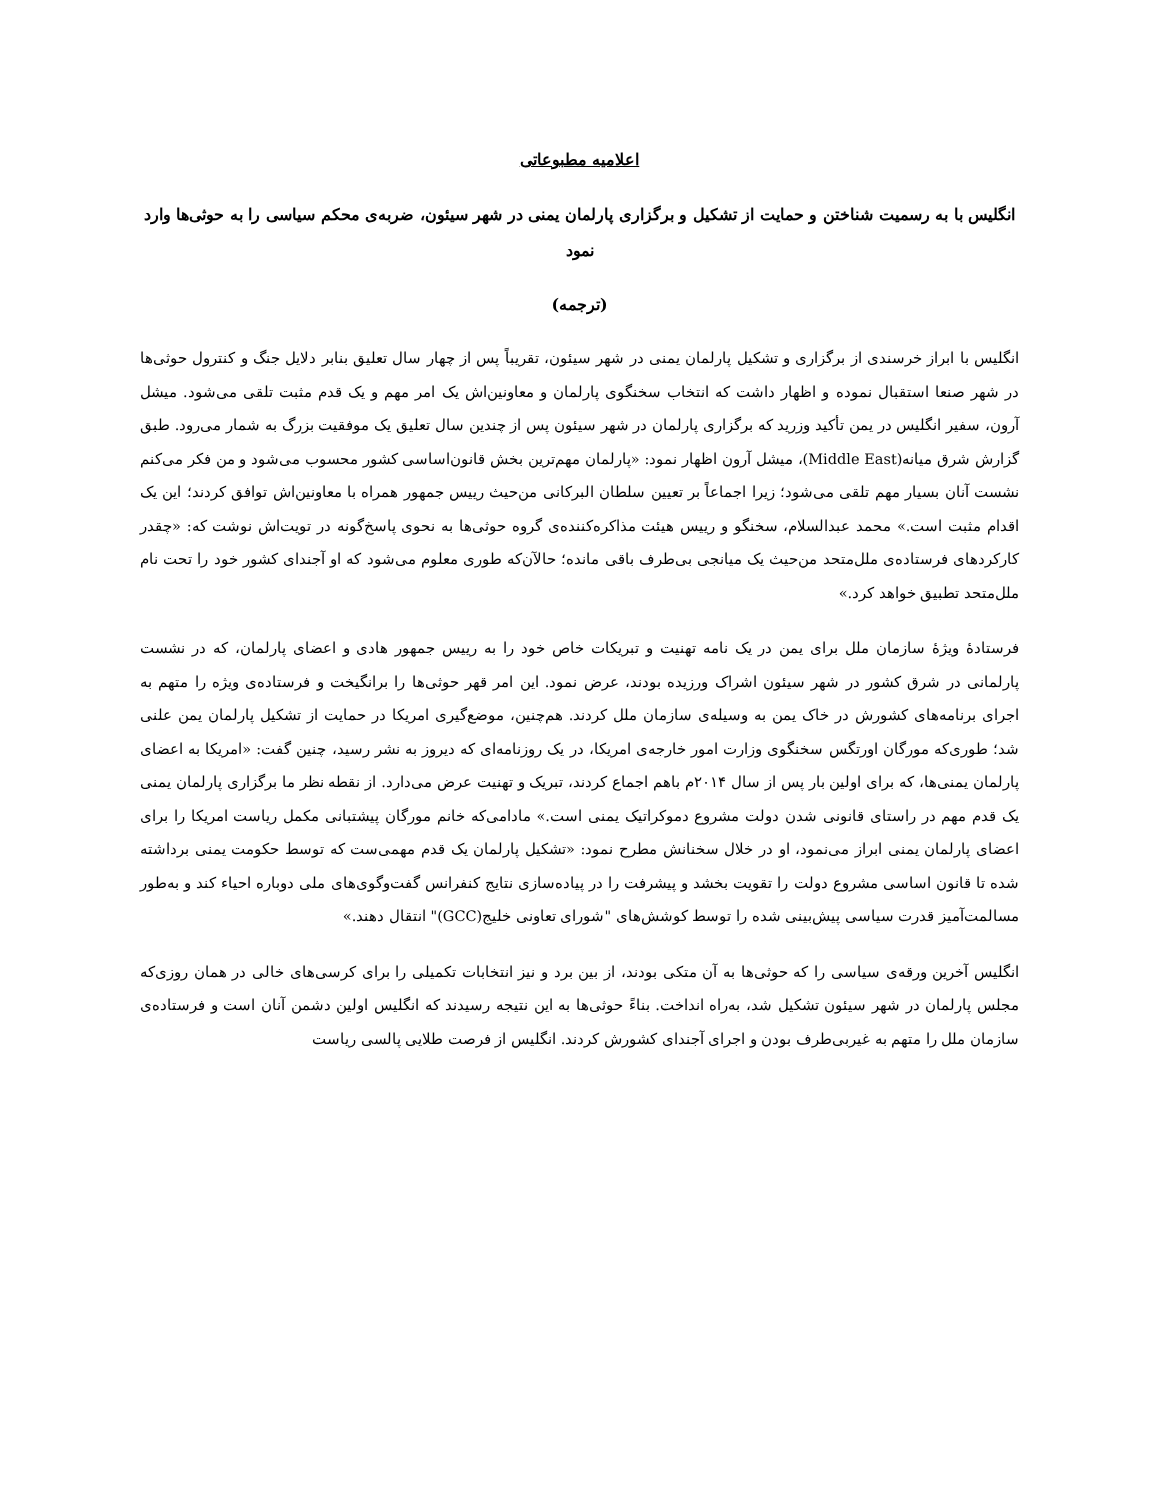اعلامیه مطبوعاتی
انگلیس با به رسمیت شناختن و حمایت از تشکیل و برگزاری پارلمان یمنی در شهر سیئون، ضربه‌ی محکم سیاسی را به حوثی‌ها وارد نمود
(ترجمه)
انگلیس با ابراز خرسندی از برگزاری و تشکیل پارلمان یمنی در شهر سیئون، تقریباً پس از چهار سال تعلیق بنابر دلایل جنگ و کنترول حوثی‌ها در شهر صنعا استقبال نموده و اظهار داشت که انتخاب سخنگوی پارلمان و معاونین‌اش یک امر مهم و یک قدم مثبت تلقی می‌شود. میشل آرون، سفیر انگلیس در یمن تأکید وزرید که برگزاری پارلمان در شهر سیئون پس از چندین سال تعلیق یک موفقیت بزرگ به شمار می‌رود. طبق گزارش شرق میانه(Middle East)، میشل آرون اظهار نمود: «پارلمان مهم‌ترین بخش قانون‌اساسی کشور محسوب می‌شود و من فکر می‌کنم نشست آنان بسیار مهم تلقی می‌شود؛ زیرا اجماعاً بر تعیین سلطان البرکانی من‌حیث رییس جمهور همراه با معاونین‌اش توافق کردند؛ این یک اقدام مثبت است.» محمد عبدالسلام، سخنگو و رییس هیئت مذاکره‌کننده‌ی گروه حوثی‌ها به نحوی پاسخ‌گونه در تویت‌اش نوشت که: «چقدر کارکردهای فرستاده‌ی ملل‌متحد من‌حیث یک میانجی بی‌طرف باقی مانده؛ حالآن‌که طوری معلوم می‌شود که او آجندای کشور خود را تحت نام ملل‌متحد تطبیق خواهد کرد.»
فرستادۀ ویژۀ سازمان ملل برای یمن در یک نامه تهنیت و تبریکات خاص خود را به رییس جمهور هادی و اعضای پارلمان، که در نشست پارلمانی در شرق کشور در شهر سیئون اشراک ورزیده بودند، عرض نمود. این امر قهر حوثی‌ها را برانگیخت و فرستاده‌ی ویژه را متهم به اجرای برنامه‌های کشورش در خاک یمن به وسیله‌ی سازمان ملل کردند. هم‌چنین، موضع‌گیری امریکا در حمایت از تشکیل پارلمان یمن علنی شد؛ طوری‌که مورگان اورتگس سخنگوی وزارت امور خارجه‌ی امریکا، در یک روزنامه‌ای که دیروز به نشر رسید، چنین گفت: «امریکا به اعضای پارلمان یمنی‌ها، که برای اولین بار پس از سال ۲۰۱۴م باهم اجماع کردند، تبریک و تهنیت عرض می‌دارد. از نقطه نظر ما برگزاری پارلمان یمنی یک قدم مهم در راستای قانونی شدن دولت مشروع دموکراتیک یمنی است.» مادامی‌که خانم مورگان پیشتبانی مکمل ریاست امریکا را برای اعضای پارلمان یمنی ابراز می‌نمود، او در خلال سخنانش مطرح نمود: «تشکیل پارلمان یک قدم مهمی‌ست که توسط حکومت یمنی برداشته شده تا قانون اساسی مشروع دولت را تقویت بخشد و پیشرفت را در پیاده‌سازی نتایج کنفرانس گفت‌وگوی‌های ملی دوباره احیاء کند و به‌طور مسالمت‌آمیز قدرت سیاسی پیش‌بینی شده را توسط کوشش‌های "شورای تعاونی خلیج(GCC)" انتقال دهند.»
انگلیس آخرین ورقه‌ی سیاسی را که حوثی‌ها به آن متکی بودند، از بین برد و نیز انتخابات تکمیلی را برای کرسی‌های خالی در همان روزی‌که مجلس پارلمان در شهر سیئون تشکیل شد، به‌راه انداخت. بناءً حوثی‌ها به این نتیجه رسیدند که انگلیس اولین دشمن آنان است و فرستاده‌ی سازمان ملل را متهم به غیربی‌طرف بودن و اجرای آجندای کشورش کردند. انگلیس از فرصت طلایی پالسی ریاست